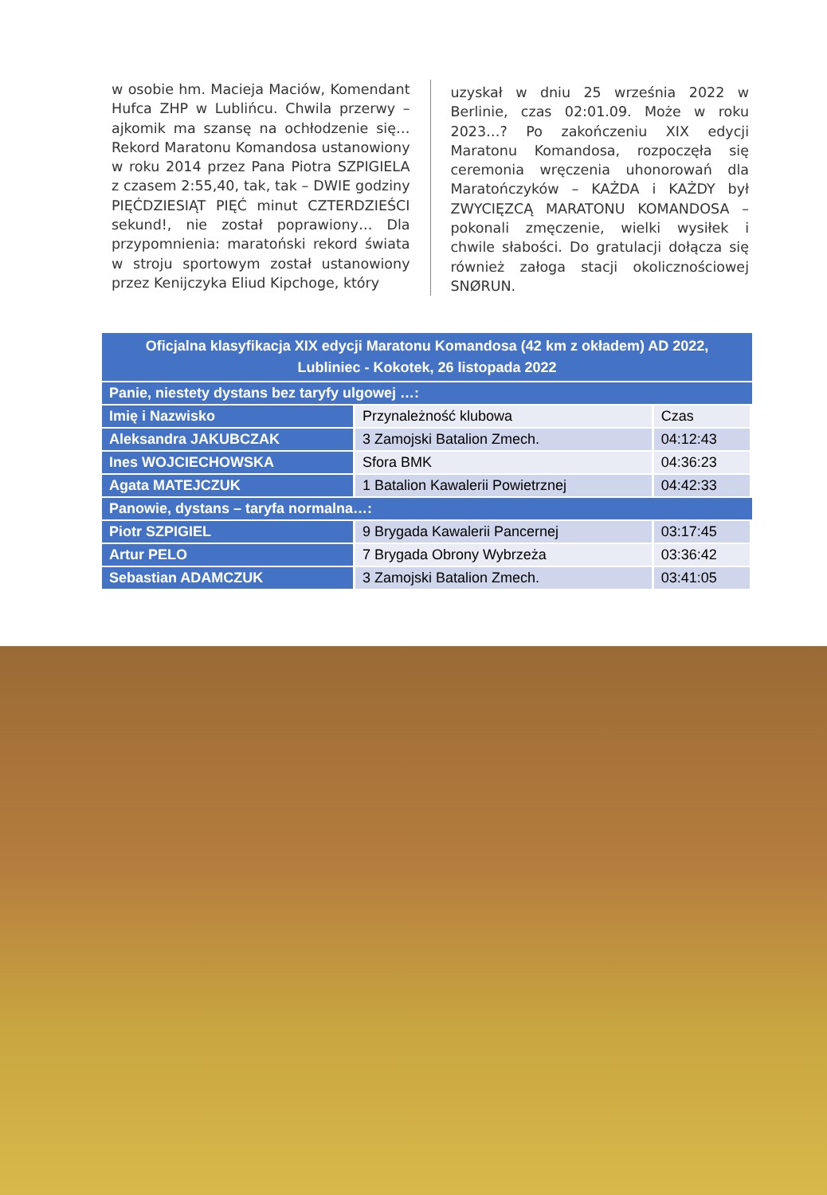w osobie hm. Macieja Maciów, Komendant Hufca ZHP w Lublińcu. Chwila przerwy – ajkomik ma szansę na ochłodzenie się… Rekord Maratonu Komandosa ustanowiony w roku 2014 przez Pana Piotra SZPIGIELA z czasem 2:55,40, tak, tak – DWIE godziny PIĘĆDZIESIĄT PIĘĆ minut CZTERDZIEŚCI sekund!, nie został poprawiony… Dla przypomnienia: maratoński rekord świata w stroju sportowym został ustanowiony przez Kenijczyka Eliud Kipchoge, który
uzyskał w dniu 25 września 2022 w Berlinie, czas 02:01.09. Może w roku 2023…? Po zakończeniu XIX edycji Maratonu Komandosa, rozpoczęła się ceremonia wręczenia uhonorowań dla Maratończyków – KAŻDA i KAŻDY był ZWYCIĘZCĄ MARATONU KOMANDOSA – pokonali zmęczenie, wielki wysiłek i chwile słabości. Do gratulacji dołącza się również załoga stacji okolicznościowej SNØRUN.
| Oficjalna klasyfikacja XIX edycji Maratonu Komandosa (42 km z okładem) AD 2022, Lubliniec - Kokotek, 26 listopada 2022 | | |
| --- | --- | --- |
| Panie, niestety dystans bez taryfy ulgowej …: | | |
| Imię i Nazwisko | Przynależność klubowa | Czas |
| Aleksandra JAKUBCZAK | 3 Zamojski Batalion Zmech. | 04:12:43 |
| Ines WOJCIECHOWSKA | Sfora BMK | 04:36:23 |
| Agata MATEJCZUK | 1 Batalion Kawalerii Powietrznej | 04:42:33 |
| Panowie, dystans – taryfa normalna…: | | |
| Piotr SZPIGIEL | 9 Brygada Kawalerii Pancernej | 03:17:45 |
| Artur PELO | 7 Brygada Obrony Wybrzeża | 03:36:42 |
| Sebastian ADAMCZUK | 3 Zamojski Batalion Zmech. | 03:41:05 |